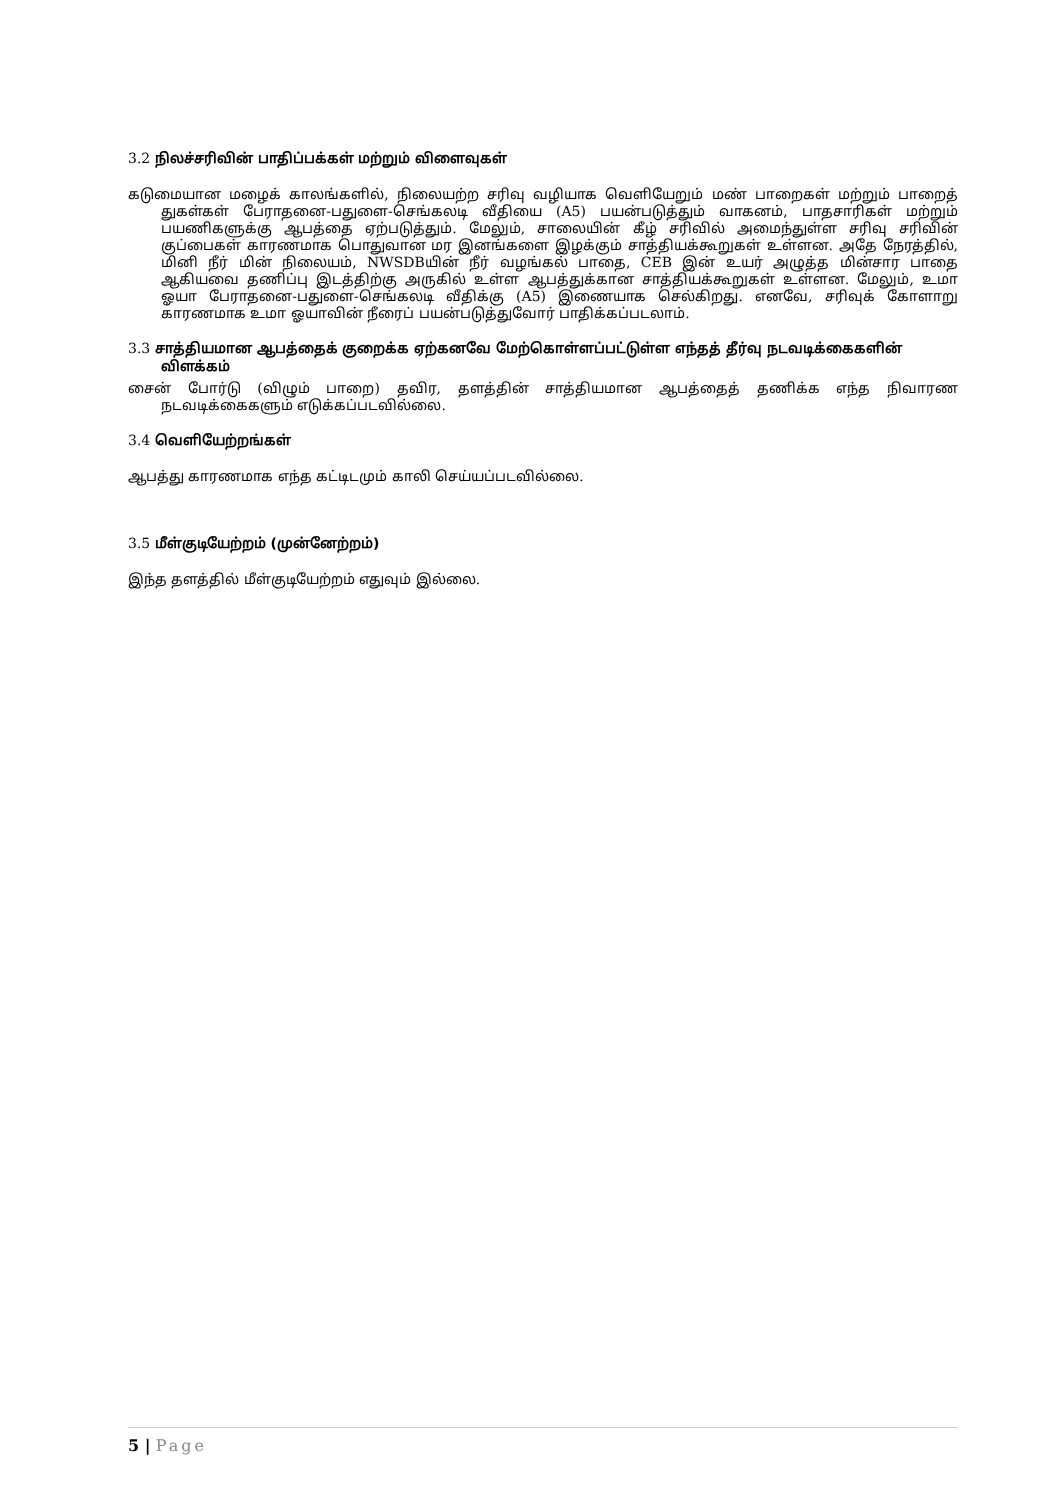3.2 நிலச்சரிவின் பாதிப்பக்கள் மற்றும் விளைவுகள்
கடுமையான மழைக் காலங்களில், நிலையற்ற சரிவு வழியாக வெளியேறும் மண் பாறைகள் மற்றும் பாறைத் துகள்கள் பேராதனை-பதுளை-செங்கலடி வீதியை (A5) பயன்படுத்தும் வாகனம், பாதசாரிகள் மற்றும் பயணிகளுக்கு ஆபத்தை ஏற்படுத்தும். மேலும், சாலையின் கீழ் சரிவில் அமைந்துள்ள சரிவு சரிவின் குப்பைகள் காரணமாக பொதுவான மர இனங்களை இழக்கும் சாத்தியக்கூறுகள் உள்ளன. அதே நேரத்தில், மினி நீர் மின் நிலையம், NWSDBயின் நீர் வழங்கல் பாதை, CEB இன் உயர் அழுத்த மின்சார பாதை ஆகியவை தணிப்பு இடத்திற்கு அருகில் உள்ள ஆபத்துக்கான சாத்தியக்கூறுகள் உள்ளன. மேலும், உமா ஓயா பேராதனை-பதுளை-செங்கலடி வீதிக்கு (A5) இணையாக செல்கிறது. எனவே, சரிவுக் கோளாறு காரணமாக உமா ஓயாவின் நீரைப் பயன்படுத்துவோர் பாதிக்கப்படலாம்.
3.3 சாத்தியமான ஆபத்தைக் குறைக்க ஏற்கனவே மேற்கொள்ளப்பட்டுள்ள எந்தத் தீர்வு நடவடிக்கைகளின் விளக்கம்
சைன் போர்டு (விழும் பாறை) தவிர, தளத்தின் சாத்தியமான ஆபத்தைத் தணிக்க எந்த நிவாரண நடவடிக்கைகளும் எடுக்கப்படவில்லை.
3.4 வெளியேற்றங்கள்
ஆபத்து காரணமாக எந்த கட்டிடமும் காலி செய்யப்படவில்லை.
3.5 மீள்குடியேற்றம் (முன்னேற்றம்)
இந்த தளத்தில் மீள்குடியேற்றம் எதுவும் இல்லை.
5 | Page